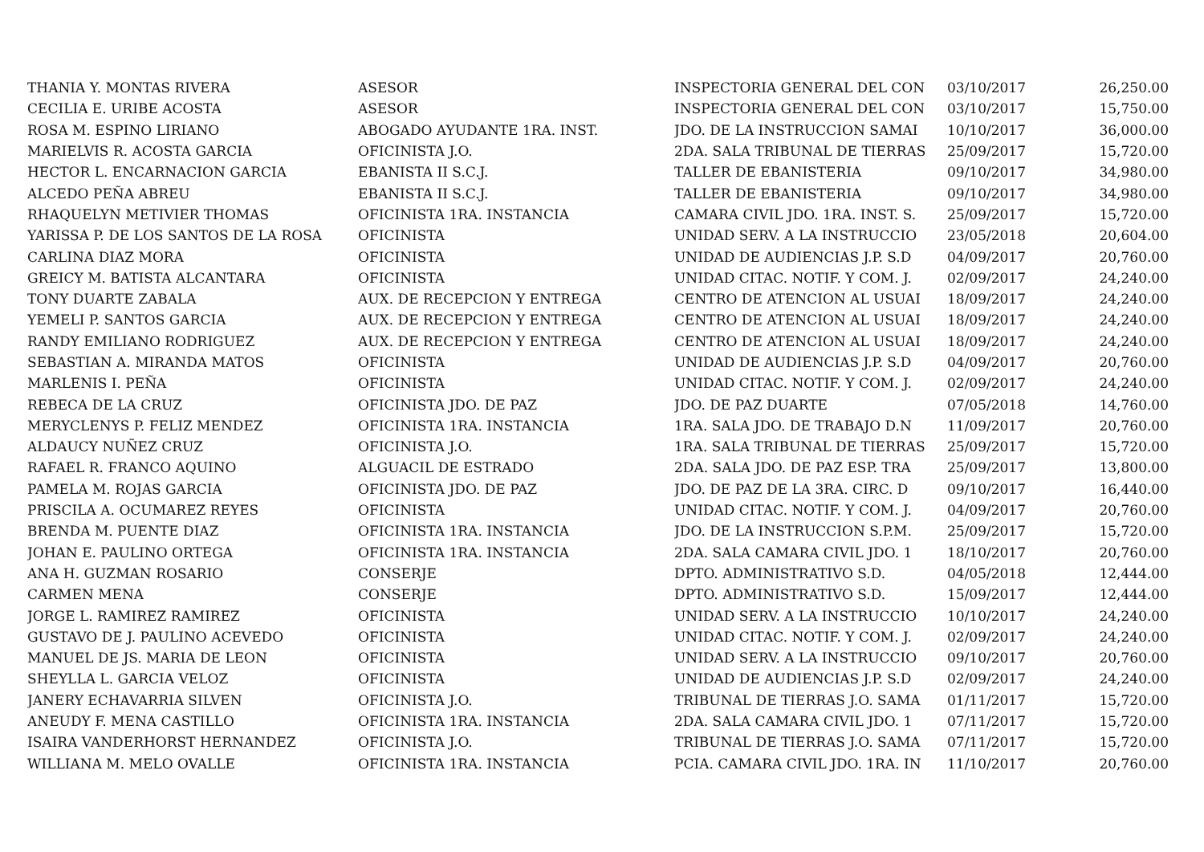| THANIA Y. MONTAS RIVERA | ASESOR | INSPECTORIA GENERAL DEL CON | 03/10/2017 | 26,250.00 |
| CECILIA E. URIBE ACOSTA | ASESOR | INSPECTORIA GENERAL DEL CON | 03/10/2017 | 15,750.00 |
| ROSA M. ESPINO LIRIANO | ABOGADO AYUDANTE 1RA. INST. | JDO. DE LA INSTRUCCION SAMAI | 10/10/2017 | 36,000.00 |
| MARIELVIS R. ACOSTA GARCIA | OFICINISTA J.O. | 2DA. SALA TRIBUNAL DE TIERRAS | 25/09/2017 | 15,720.00 |
| HECTOR L. ENCARNACION GARCIA | EBANISTA II S.C.J. | TALLER DE EBANISTERIA | 09/10/2017 | 34,980.00 |
| ALCEDO PEÑA ABREU | EBANISTA II S.C.J. | TALLER DE EBANISTERIA | 09/10/2017 | 34,980.00 |
| RHAQUELYN METIVIER THOMAS | OFICINISTA 1RA. INSTANCIA | CAMARA CIVIL JDO. 1RA. INST. S. | 25/09/2017 | 15,720.00 |
| YARISSA P. DE LOS SANTOS DE LA ROSA | OFICINISTA | UNIDAD SERV. A LA INSTRUCCIO | 23/05/2018 | 20,604.00 |
| CARLINA DIAZ MORA | OFICINISTA | UNIDAD DE AUDIENCIAS J.P. S.D | 04/09/2017 | 20,760.00 |
| GREICY M. BATISTA ALCANTARA | OFICINISTA | UNIDAD CITAC. NOTIF. Y COM. J. | 02/09/2017 | 24,240.00 |
| TONY DUARTE ZABALA | AUX. DE RECEPCION Y ENTREGA | CENTRO DE ATENCION AL USUAI | 18/09/2017 | 24,240.00 |
| YEMELI P. SANTOS GARCIA | AUX. DE RECEPCION Y ENTREGA | CENTRO DE ATENCION AL USUAI | 18/09/2017 | 24,240.00 |
| RANDY EMILIANO RODRIGUEZ | AUX. DE RECEPCION Y ENTREGA | CENTRO DE ATENCION AL USUAI | 18/09/2017 | 24,240.00 |
| SEBASTIAN A. MIRANDA MATOS | OFICINISTA | UNIDAD DE AUDIENCIAS J.P. S.D | 04/09/2017 | 20,760.00 |
| MARLENIS I. PEÑA | OFICINISTA | UNIDAD CITAC. NOTIF. Y COM. J. | 02/09/2017 | 24,240.00 |
| REBECA DE LA CRUZ | OFICINISTA JDO. DE PAZ | JDO. DE PAZ DUARTE | 07/05/2018 | 14,760.00 |
| MERYCLENYS P. FELIZ MENDEZ | OFICINISTA 1RA. INSTANCIA | 1RA. SALA JDO. DE TRABAJO D.N | 11/09/2017 | 20,760.00 |
| ALDAUCY NUÑEZ CRUZ | OFICINISTA J.O. | 1RA. SALA TRIBUNAL DE TIERRAS | 25/09/2017 | 15,720.00 |
| RAFAEL R. FRANCO AQUINO | ALGUACIL DE ESTRADO | 2DA. SALA JDO. DE PAZ ESP. TRA | 25/09/2017 | 13,800.00 |
| PAMELA M. ROJAS GARCIA | OFICINISTA JDO. DE PAZ | JDO. DE PAZ DE LA 3RA. CIRC. D | 09/10/2017 | 16,440.00 |
| PRISCILA A. OCUMAREZ REYES | OFICINISTA | UNIDAD CITAC. NOTIF. Y COM. J. | 04/09/2017 | 20,760.00 |
| BRENDA M. PUENTE DIAZ | OFICINISTA 1RA. INSTANCIA | JDO. DE LA INSTRUCCION S.P.M. | 25/09/2017 | 15,720.00 |
| JOHAN E. PAULINO ORTEGA | OFICINISTA 1RA. INSTANCIA | 2DA. SALA CAMARA CIVIL JDO. 1 | 18/10/2017 | 20,760.00 |
| ANA H. GUZMAN ROSARIO | CONSERJE | DPTO. ADMINISTRATIVO S.D. | 04/05/2018 | 12,444.00 |
| CARMEN MENA | CONSERJE | DPTO. ADMINISTRATIVO S.D. | 15/09/2017 | 12,444.00 |
| JORGE L. RAMIREZ RAMIREZ | OFICINISTA | UNIDAD SERV. A LA INSTRUCCIO | 10/10/2017 | 24,240.00 |
| GUSTAVO DE J. PAULINO ACEVEDO | OFICINISTA | UNIDAD CITAC. NOTIF. Y COM. J. | 02/09/2017 | 24,240.00 |
| MANUEL DE JS. MARIA DE LEON | OFICINISTA | UNIDAD SERV. A LA INSTRUCCIO | 09/10/2017 | 20,760.00 |
| SHEYLLA L. GARCIA VELOZ | OFICINISTA | UNIDAD DE AUDIENCIAS J.P. S.D | 02/09/2017 | 24,240.00 |
| JANERY ECHAVARRIA SILVEN | OFICINISTA J.O. | TRIBUNAL DE TIERRAS J.O. SAMA | 01/11/2017 | 15,720.00 |
| ANEUDY F. MENA CASTILLO | OFICINISTA 1RA. INSTANCIA | 2DA. SALA CAMARA CIVIL JDO. 1 | 07/11/2017 | 15,720.00 |
| ISAIRA VANDERHORST HERNANDEZ | OFICINISTA J.O. | TRIBUNAL DE TIERRAS J.O. SAMA | 07/11/2017 | 15,720.00 |
| WILLIANA M. MELO OVALLE | OFICINISTA 1RA. INSTANCIA | PCIA. CAMARA CIVIL JDO. 1RA. IN | 11/10/2017 | 20,760.00 |